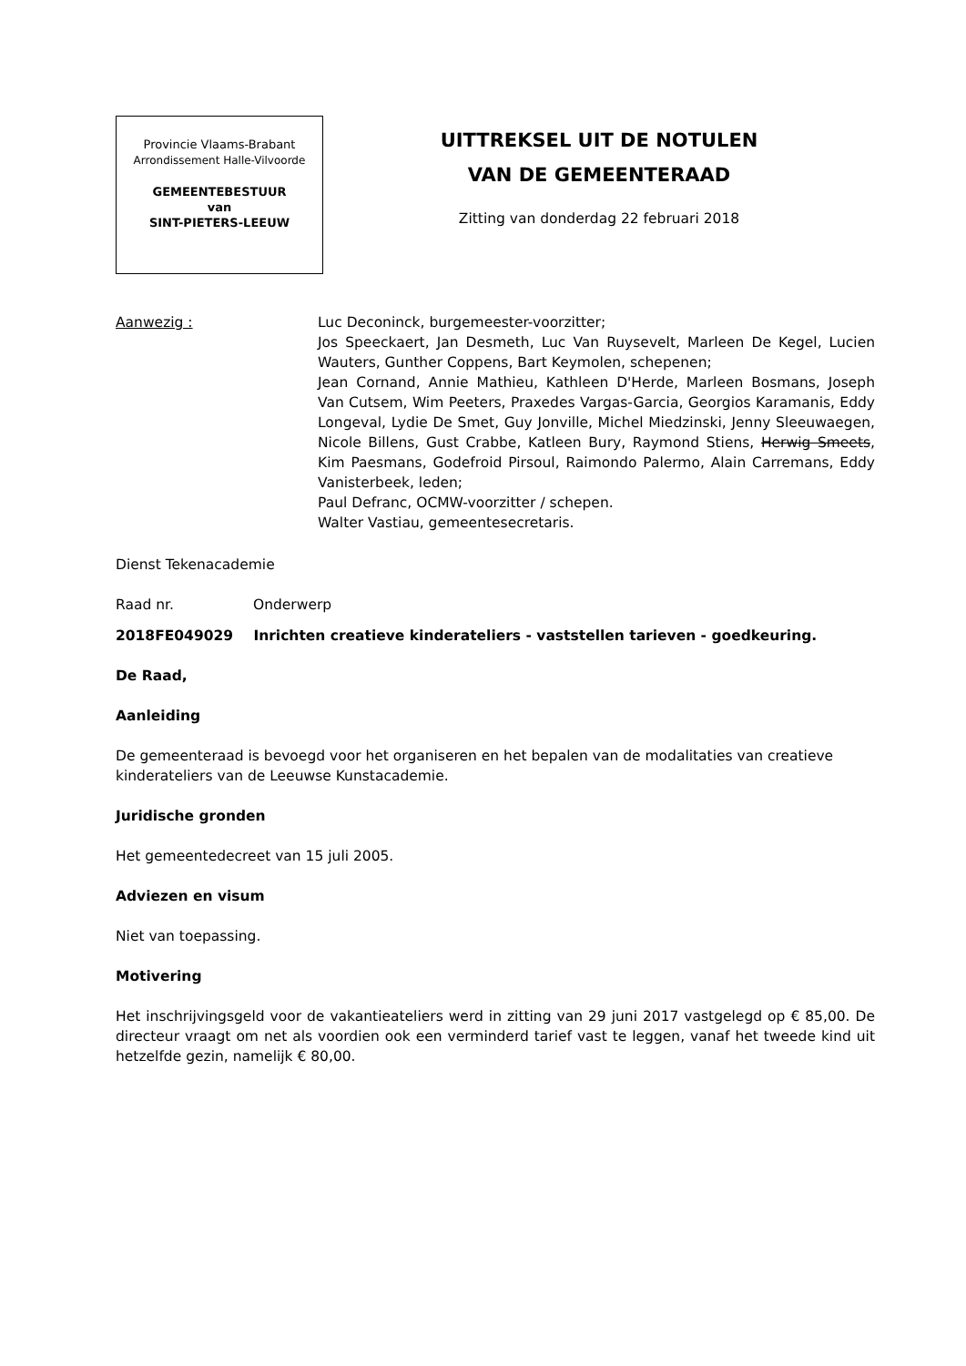Provincie Vlaams-Brabant
Arrondissement Halle-Vilvoorde
GEMEENTEBESTUUR
van
SINT-PIETERS-LEEUW
UITTREKSEL UIT DE NOTULEN
VAN DE GEMEENTERAAD
Zitting van donderdag 22 februari 2018
Aanwezig : Luc Deconinck, burgemeester-voorzitter;
Jos Speeckaert, Jan Desmeth, Luc Van Ruysevelt, Marleen De Kegel, Lucien Wauters, Gunther Coppens, Bart Keymolen, schepenen;
Jean Cornand, Annie Mathieu, Kathleen D'Herde, Marleen Bosmans, Joseph Van Cutsem, Wim Peeters, Praxedes Vargas-Garcia, Georgios Karamanis, Eddy Longeval, Lydie De Smet, Guy Jonville, Michel Miedzinski, Jenny Sleeuwaegen, Nicole Billens, Gust Crabbe, Katleen Bury, Raymond Stiens, Herwig Smeets, Kim Paesmans, Godefroid Pirsoul, Raimondo Palermo, Alain Carremans, Eddy Vanisterbeek, leden;
Paul Defranc, OCMW-voorzitter / schepen.
Walter Vastiau, gemeentesecretaris.
Dienst Tekenacademie
Raad nr. Onderwerp
2018FE049029 Inrichten creatieve kinderateliers - vaststellen tarieven - goedkeuring.
De Raad,
Aanleiding
De gemeenteraad is bevoegd voor het organiseren en het bepalen van de modalitaties van creatieve kinderateliers van de Leeuwse Kunstacademie.
Juridische gronden
Het gemeentedecreet van 15 juli 2005.
Adviezen en visum
Niet van toepassing.
Motivering
Het inschrijvingsgeld voor de vakantieateliers werd in zitting van 29 juni 2017 vastgelegd op € 85,00. De directeur vraagt om net als voordien ook een verminderd tarief vast te leggen, vanaf het tweede kind uit hetzelfde gezin, namelijk € 80,00.